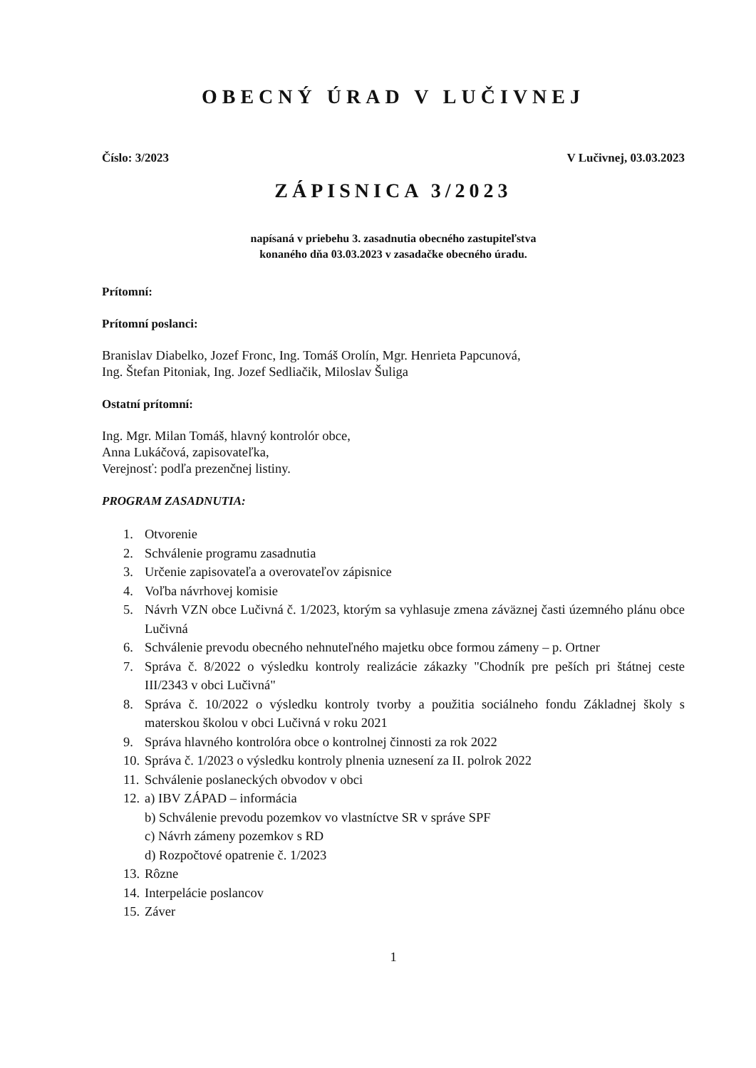OBECNÝ ÚRAD V LUČIVNEJ
Číslo: 3/2023 V Lučivnej, 03.03.2023
ZÁPISNICA 3/2023
napísaná v priebehu 3. zasadnutia obecného zastupiteľstva
konaného dňa 03.03.2023 v zasadačke obecného úradu.
Prítomní:
Prítomní poslanci:
Branislav Diabelko, Jozef Fronc, Ing. Tomáš Orolín, Mgr. Henrieta Papcunová,
Ing. Štefan Pitoniak, Ing. Jozef Sedliačik, Miloslav Šuliga
Ostatní prítomní:
Ing. Mgr. Milan Tomáš, hlavný kontrolór obce,
Anna Lukáčová, zapisovateľka,
Verejnosť: podľa prezenčnej listiny.
PROGRAM ZASADNUTIA:
1. Otvorenie
2. Schválenie programu zasadnutia
3. Určenie zapisovateľa a overovateľov zápisnice
4. Voľba návrhovej komisie
5. Návrh VZN obce Lučivná č. 1/2023, ktorým sa vyhlasuje zmena záväznej časti územného plánu obce Lučivná
6. Schválenie prevodu obecného nehnuteľného majetku obce formou zámeny – p. Ortner
7. Správa č. 8/2022 o výsledku kontroly realizácie zákazky "Chodník pre peších pri štátnej ceste III/2343 v obci Lučivná"
8. Správa č. 10/2022 o výsledku kontroly tvorby a použitia sociálneho fondu Základnej školy s materskou školou v obci Lučivná v roku 2021
9. Správa hlavného kontrolóra obce o kontrolnej činnosti za rok 2022
10. Správa č. 1/2023 o výsledku kontroly plnenia uznesení za II. polrok 2022
11. Schválenie poslaneckých obvodov v obci
12. a) IBV ZÁPAD – informácia
b) Schválenie prevodu pozemkov vo vlastníctve SR v správe SPF
c) Návrh zámeny pozemkov s RD
d) Rozpočtové opatrenie č. 1/2023
13. Rôzne
14. Interpelácie poslancov
15. Záver
1